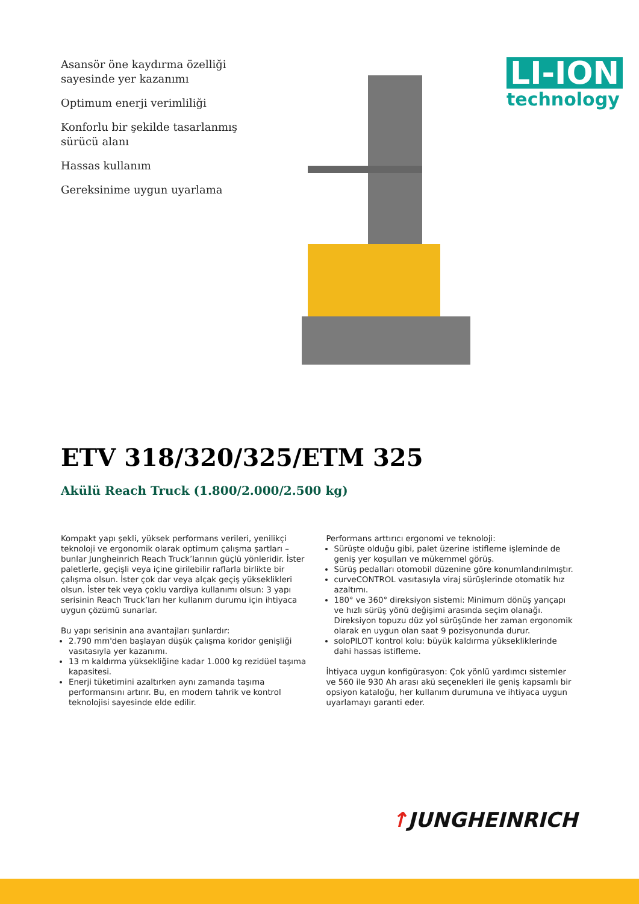Asansör öne kaydırma özelliği sayesinde yer kazanımı
Optimum enerji verimliliği
Konforlu bir şekilde tasarlanmış sürücü alanı
Hassas kullanım
Gereksinime uygun uyarlama
LI-ION
technology
ETV 318/320/325/ETM 325
Akülü Reach Truck (1.800/2.000/2.500 kg)
Kompakt yapı şekli, yüksek performans verileri, yenilikçi teknoloji ve ergonomik olarak optimum çalışma şartları – bunlar Jungheinrich Reach Truck’larının güçlü yönleridir. İster paletlerle, geçişli veya içine girilebilir raflarla birlikte bir çalışma olsun. İster çok dar veya alçak geçiş yükseklikleri olsun. İster tek veya çoklu vardiya kullanımı olsun: 3 yapı serisinin Reach Truck’ları her kullanım durumu için ihtiyaca uygun çözümü sunarlar.
Bu yapı serisinin ana avantajları şunlardır:
2.790 mm'den başlayan düşük çalışma koridor genişliği vasıtasıyla yer kazanımı.
13 m kaldırma yüksekliğine kadar 1.000 kg rezidüel taşıma kapasitesi.
Enerji tüketimini azaltırken aynı zamanda taşıma performansını artırır. Bu, en modern tahrik ve kontrol teknolojisi sayesinde elde edilir.
Performans arttırıcı ergonomi ve teknoloji:
Sürüşte olduğu gibi, palet üzerine istifleme işleminde de geniş yer koşulları ve mükemmel görüş.
Sürüş pedalları otomobil düzenine göre konumlandırılmıştır.
curveCONTROL vasıtasıyla viraj sürüşlerinde otomatik hız azaltımı.
180° ve 360° direksiyon sistemi: Minimum dönüş yarıçapı ve hızlı sürüş yönü değişimi arasında seçim olanağı. Direksiyon topuzu düz yol sürüşünde her zaman ergonomik olarak en uygun olan saat 9 pozisyonunda durur.
soloPILOT kontrol kolu: büyük kaldırma yüksekliklerinde dahi hassas istifleme.
İhtiyaca uygun konfigürasyon: Çok yönlü yardımcı sistemler ve 560 ile 930 Ah arası akü seçenekleri ile geniş kapsamlı bir opsiyon kataloğu, her kullanım durumuna ve ihtiyaca uygun uyarlamayı garanti eder.
↑JUNGHEINRICH